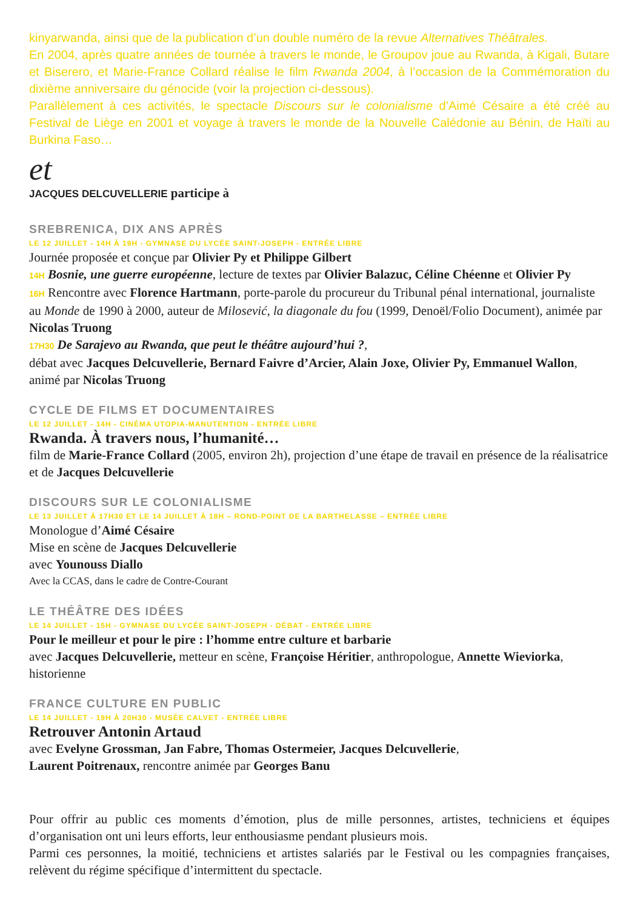kinyarwanda, ainsi que de la publication d’un double numéro de la revue Alternatives Théâtrales.
En 2004, après quatre années de tournée à travers le monde, le Groupov joue au Rwanda, à Kigali, Butare et Biserero, et Marie-France Collard réalise le film Rwanda 2004, à l’occasion de la Commémoration du dixième anniversaire du génocide (voir la projection ci-dessous).
Parallèlement à ces activités, le spectacle Discours sur le colonialisme d’Aimé Césaire a été créé au Festival de Liège en 2001 et voyage à travers le monde de la Nouvelle Calédonie au Bénin, de Haïti au Burkina Faso…
et
JACQUES DELCUVELLERIE participe à
SREBRENICA, DIX ANS APRÈS
LE 12 JUILLET - 14H À 19H - GYMNASE DU LYCÉE SAINT-JOSEPH - ENTRÉE LIBRE
Journée proposée et conçue par Olivier Py et Philippe Gilbert
14H Bosnie, une guerre européenne, lecture de textes par Olivier Balazuc, Céline Chéenne et Olivier Py
16H Rencontre avec Florence Hartmann, porte-parole du procureur du Tribunal pénal international, journaliste au Monde de 1990 à 2000, auteur de Milosević, la diagonale du fou (1999, Denoël/Folio Document), animée par Nicolas Truong
17H30 De Sarajevo au Rwanda, que peut le théâtre aujourd’hui ?,
débat avec Jacques Delcuvellerie, Bernard Faivre d’Arcier, Alain Joxe, Olivier Py, Emmanuel Wallon, animé par Nicolas Truong
CYCLE DE FILMS ET DOCUMENTAIRES
LE 12 JUILLET - 14H - CINÉMA UTOPIA-MANUTENTION - ENTRÉE LIBRE
Rwanda. À travers nous, l’humanité…
film de Marie-France Collard (2005, environ 2h), projection d’une étape de travail en présence de la réalisatrice et de Jacques Delcuvellerie
DISCOURS SUR LE COLONIALISME
LE 13 JUILLET À 17H30 ET LE 14 JUILLET À 18H – ROND-POINT DE LA BARTHELASSE – ENTRÉE LIBRE
Monologue d’Aimé Césaire
Mise en scène de Jacques Delcuvellerie
avec Younouss Diallo
Avec la CCAS, dans le cadre de Contre-Courant
LE THÉÂTRE DES IDÉES
LE 14 JUILLET - 15H - GYMNASE DU LYCÉE SAINT-JOSEPH - DÉBAT - ENTRÉE LIBRE
Pour le meilleur et pour le pire : l’homme entre culture et barbarie
avec Jacques Delcuvellerie, metteur en scène, Françoise Héritier, anthropologue, Annette Wieviorka, historienne
FRANCE CULTURE EN PUBLIC
LE 14 JUILLET - 19H À 20H30 - MUSÉE CALVET - ENTRÉE LIBRE
Retrouver Antonin Artaud
avec Evelyne Grossman, Jan Fabre, Thomas Ostermeier, Jacques Delcuvellerie,
Laurent Poitrenaux, rencontre animée par Georges Banu
Pour offrir au public ces moments d’émotion, plus de mille personnes, artistes, techniciens et équipes d’organisation ont uni leurs efforts, leur enthousiasme pendant plusieurs mois.
Parmi ces personnes, la moitié, techniciens et artistes salariés par le Festival ou les compagnies françaises, relèvent du régime spécifique d’intermittent du spectacle.